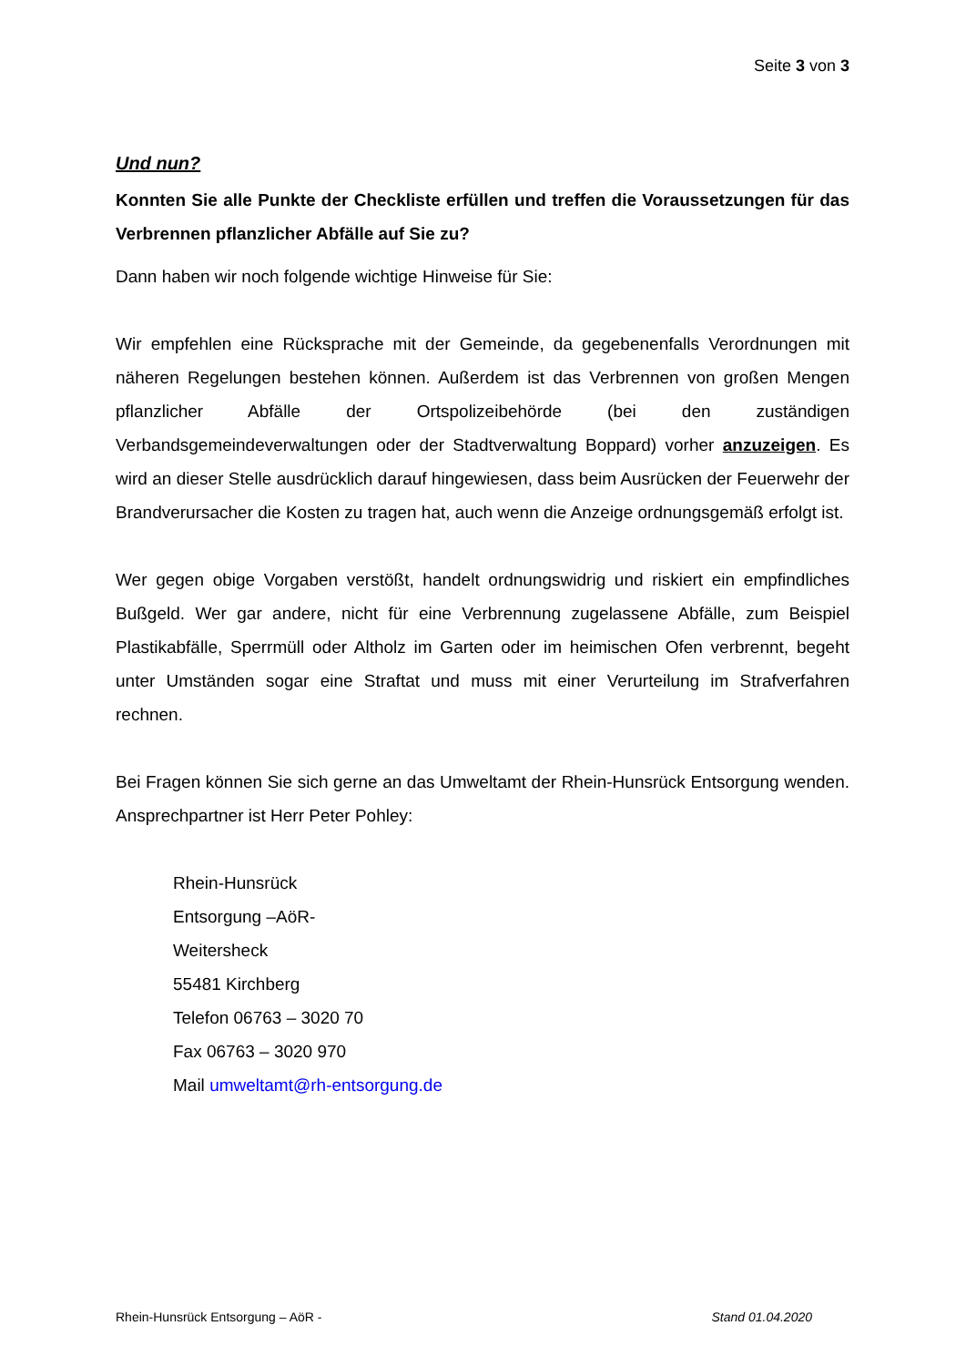Seite 3 von 3
Und nun?
Konnten Sie alle Punkte der Checkliste erfüllen und treffen die Voraussetzungen für das Verbrennen pflanzlicher Abfälle auf Sie zu?
Dann haben wir noch folgende wichtige Hinweise für Sie:
Wir empfehlen eine Rücksprache mit der Gemeinde, da gegebenenfalls Verordnungen mit näheren Regelungen bestehen können. Außerdem ist das Verbrennen von großen Mengen pflanzlicher Abfälle der Ortspolizeibehörde (bei den zuständigen Verbandsgemeindeverwaltungen oder der Stadtverwaltung Boppard) vorher anzuzeigen. Es wird an dieser Stelle ausdrücklich darauf hingewiesen, dass beim Ausrücken der Feuerwehr der Brandverursacher die Kosten zu tragen hat, auch wenn die Anzeige ordnungsgemäß erfolgt ist.
Wer gegen obige Vorgaben verstößt, handelt ordnungswidrig und riskiert ein empfindliches Bußgeld. Wer gar andere, nicht für eine Verbrennung zugelassene Abfälle, zum Beispiel Plastikabfälle, Sperrmüll oder Altholz im Garten oder im heimischen Ofen verbrennt, begeht unter Umständen sogar eine Straftat und muss mit einer Verurteilung im Strafverfahren rechnen.
Bei Fragen können Sie sich gerne an das Umweltamt der Rhein-Hunsrück Entsorgung wenden. Ansprechpartner ist Herr Peter Pohley:
Rhein-Hunsrück
Entsorgung –AöR-
Weitersheck
55481 Kirchberg
Telefon 06763 – 3020 70
Fax 06763 – 3020 970
Mail umweltamt@rh-entsorgung.de
Rhein-Hunsrück Entsorgung – AöR - Stand 01.04.2020